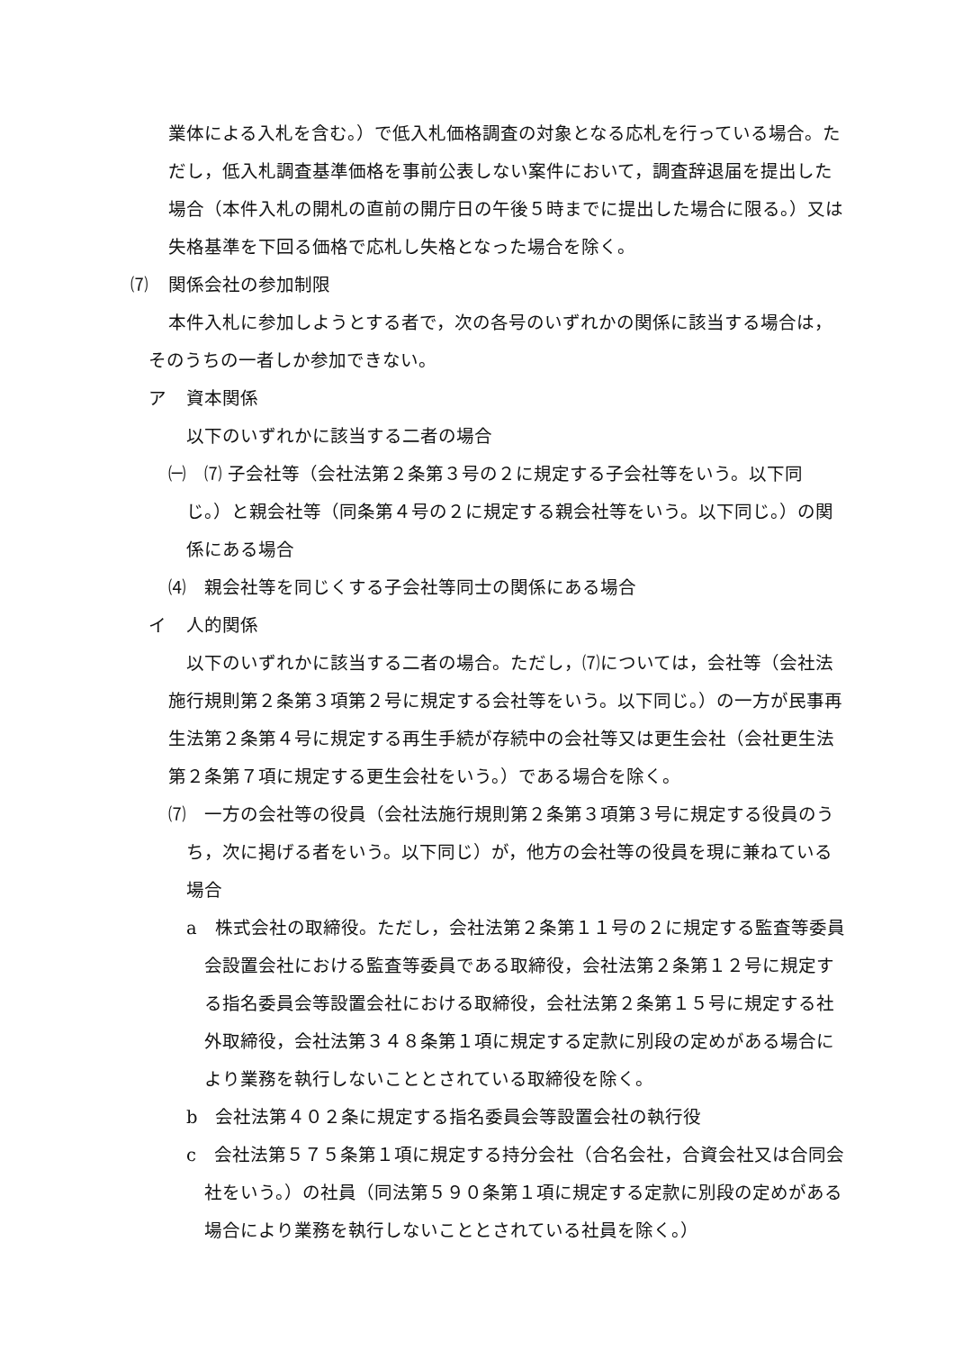業体による入札を含む。）で低入札価格調査の対象となる応札を行っている場合。ただし，低入札調査基準価格を事前公表しない案件において，調査辞退届を提出した場合（本件入札の開札の直前の開庁日の午後５時までに提出した場合に限る。）又は失格基準を下回る価格で応札し失格となった場合を除く。
⑺ 関係会社の参加制限
本件入札に参加しようとする者で，次の各号のいずれかの関係に該当する場合は，そのうちの一者しか参加できない。
ア 資本関係
以下のいずれかに該当する二者の場合
㈠ ⑺ 子会社等（会社法第２条第３号の２に規定する子会社等をいう。以下同じ。）と親会社等（同条第４号の２に規定する親会社等をいう。以下同じ。）の関係にある場合
⑷　親会社等を同じくする子会社等同士の関係にある場合
イ 人的関係
以下のいずれかに該当する二者の場合。ただし，⑺については，会社等（会社法施行規則第２条第３項第２号に規定する会社等をいう。以下同じ。）の一方が民事再生法第２条第４号に規定する再生手続が存続中の会社等又は更生会社（会社更生法第２条第７項に規定する更生会社をいう。）である場合を除く。
⑺　一方の会社等の役員（会社法施行規則第２条第３項第３号に規定する役員のうち，次に掲げる者をいう。以下同じ）が，他方の会社等の役員を現に兼ねている場合
a　株式会社の取締役。ただし，会社法第２条第１１号の２に規定する監査等委員会設置会社における監査等委員である取締役，会社法第２条第１２号に規定する指名委員会等設置会社における取締役，会社法第２条第１５号に規定する社外取締役，会社法第３４８条第１項に規定する定款に別段の定めがある場合により業務を執行しないこととされている取締役を除く。
b　会社法第４０２条に規定する指名委員会等設置会社の執行役
c　会社法第５７５条第１項に規定する持分会社（合名会社，合資会社又は合同会社をいう。）の社員（同法第５９０条第１項に規定する定款に別段の定めがある場合により業務を執行しないこととされている社員を除く。）